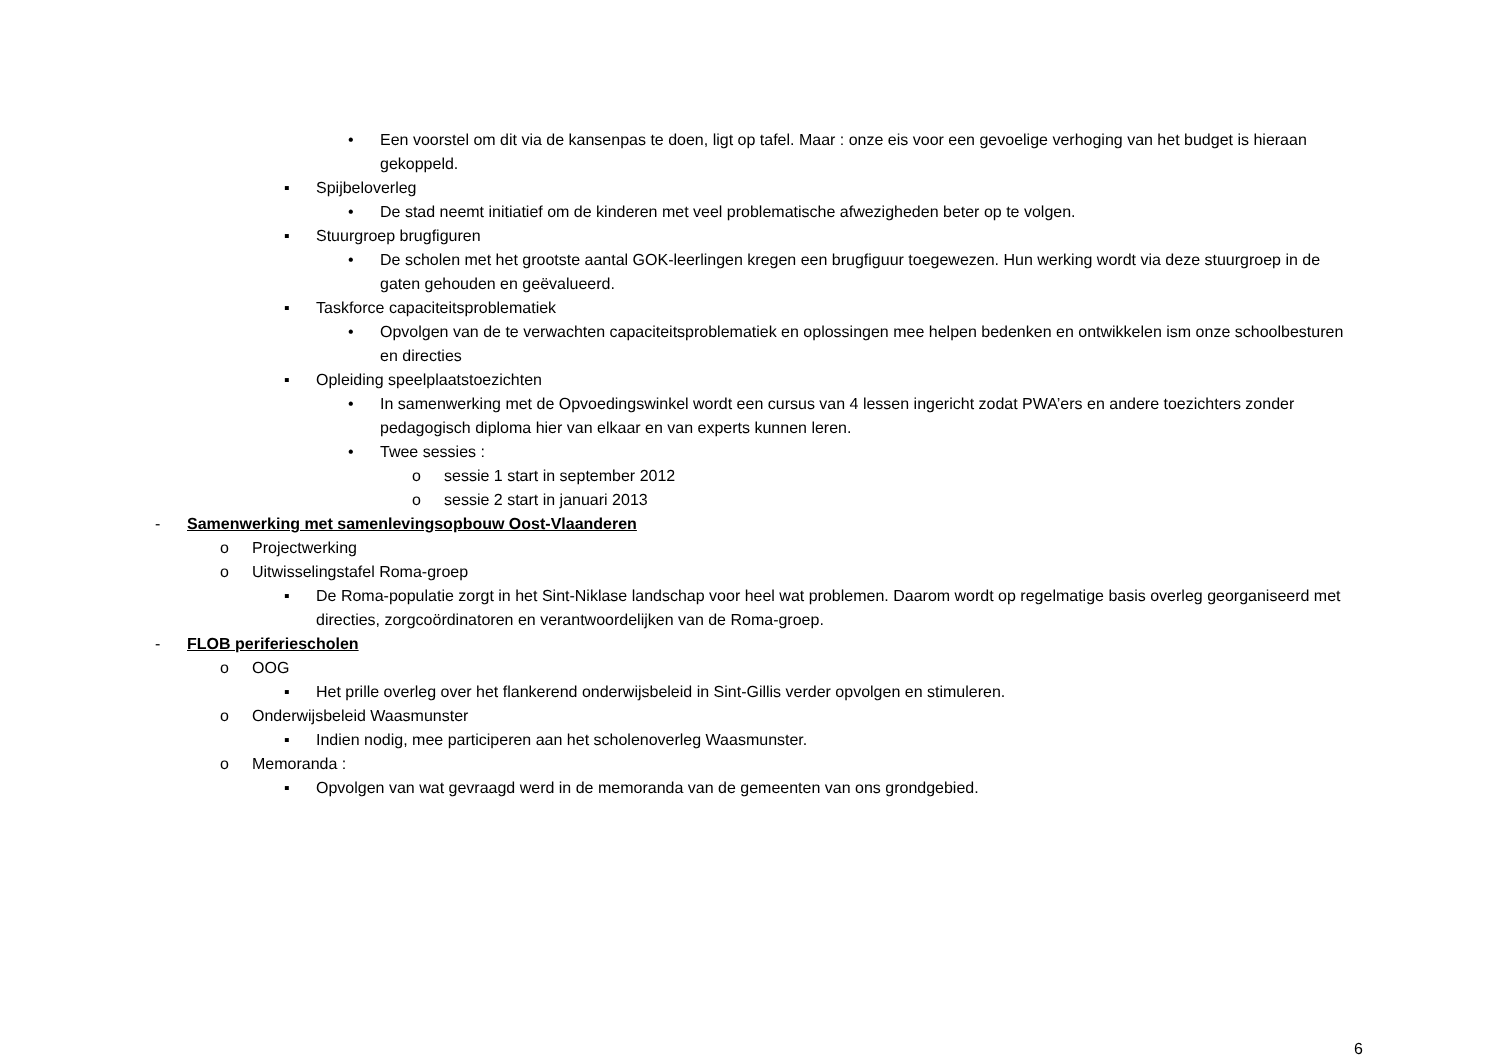• Een voorstel om dit via de kansenpas te doen, ligt op tafel. Maar : onze eis voor een gevoelige verhoging van het budget is hieraan gekoppeld.
▪ Spijbeloverleg
• De stad neemt initiatief om de kinderen met veel problematische afwezigheden beter op te volgen.
▪ Stuurgroep brugfiguren
• De scholen met het grootste aantal GOK-leerlingen kregen een brugfiguur toegewezen. Hun werking wordt via deze stuurgroep in de gaten gehouden en geëvalueerd.
▪ Taskforce capaciteitsproblematiek
• Opvolgen van de te verwachten capaciteitsproblematiek en oplossingen mee helpen bedenken en ontwikkelen ism onze schoolbesturen en directies
▪ Opleiding speelplaatstoezichten
• In samenwerking met de Opvoedingswinkel wordt een cursus van 4 lessen ingericht zodat PWA’ers en andere toezichters zonder pedagogisch diploma hier van elkaar en van experts kunnen leren.
• Twee sessies :
o sessie 1 start in september 2012
o sessie 2 start in januari 2013
- Samenwerking met samenlevingsopbouw Oost-Vlaanderen
o Projectwerking
o Uitwisselingstafel Roma-groep
▪ De Roma-populatie zorgt in het Sint-Niklase landschap voor heel wat problemen. Daarom wordt op regelmatige basis overleg georganiseerd met directies, zorgcoördinatoren en verantwoordelijken van de Roma-groep.
- FLOB periferiescholen
o OOG
▪ Het prille overleg over het flankerend onderwijsbeleid in Sint-Gillis verder opvolgen en stimuleren.
o Onderwijsbeleid Waasmunster
▪ Indien nodig, mee participeren aan het scholenoverleg Waasmunster.
o Memoranda :
▪ Opvolgen van wat gevraagd werd in de memoranda van de gemeenten van ons grondgebied.
6